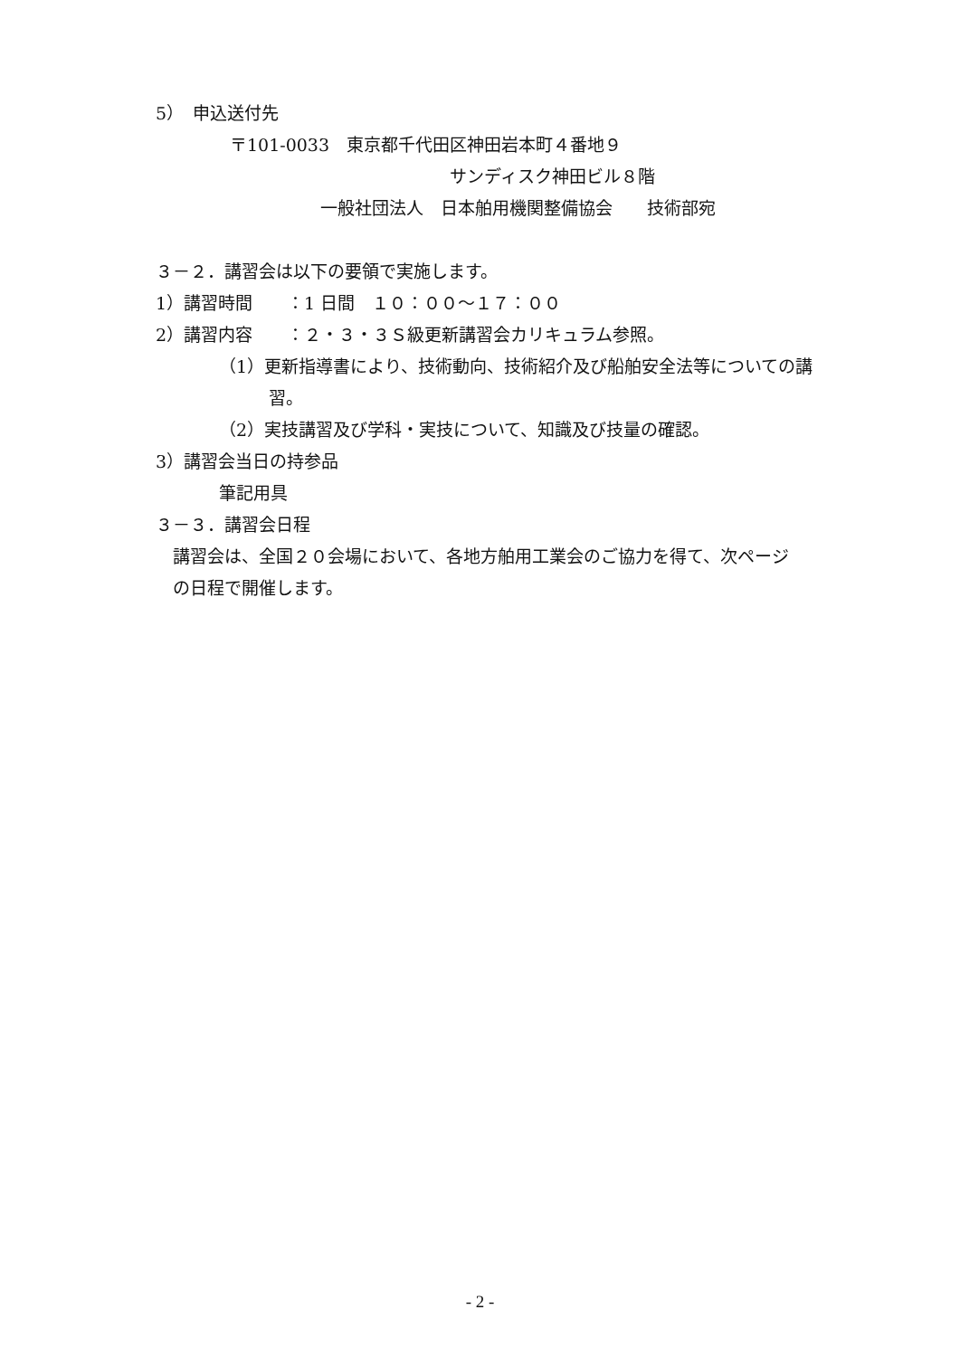5）　申込送付先
〒101-0033　東京都千代田区神田岩本町４番地９
サンディスク神田ビル８階
一般社団法人　日本舶用機関整備協会　　技術部宛
３－２．講習会は以下の要領で実施します。
1）講習時間　　：1 日間　１０：００～１７：００
2）講習内容　　：２・３・３Ｓ級更新講習会カリキュラム参照。
（1）更新指導書により、技術動向、技術紹介及び船舶安全法等についての講
習。
（2）実技講習及び学科・実技について、知識及び技量の確認。
3）講習会当日の持参品
筆記用具
３－３．講習会日程
　講習会は、全国２０会場において、各地方舶用工業会のご協力を得て、次ページ
　の日程で開催します。
- 2 -